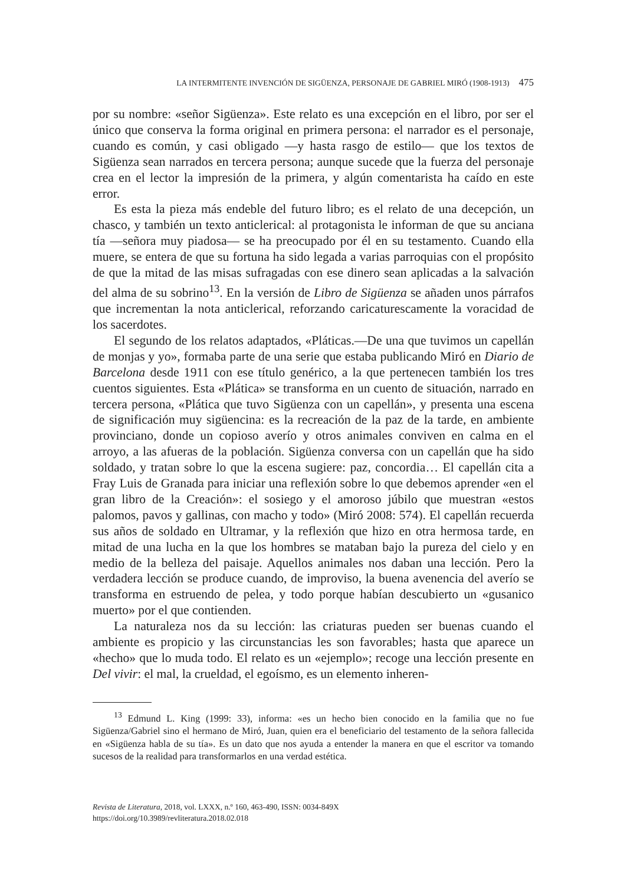LA INTERMITENTE INVENCIÓN DE SIGÜENZA, PERSONAJE DE GABRIEL MIRÓ (1908-1913) 475
por su nombre: «señor Sigüenza». Este relato es una excepción en el libro, por ser el único que conserva la forma original en primera persona: el narrador es el personaje, cuando es común, y casi obligado —y hasta rasgo de estilo— que los textos de Sigüenza sean narrados en tercera persona; aunque sucede que la fuerza del personaje crea en el lector la impresión de la primera, y algún comentarista ha caído en este error.
Es esta la pieza más endeble del futuro libro; es el relato de una decepción, un chasco, y también un texto anticlerical: al protagonista le informan de que su anciana tía —señora muy piadosa— se ha preocupado por él en su testamento. Cuando ella muere, se entera de que su fortuna ha sido legada a varias parroquias con el propósito de que la mitad de las misas sufragadas con ese dinero sean aplicadas a la salvación del alma de su sobrino<sup>13</sup>. En la versión de Libro de Sigüenza se añaden unos párrafos que incrementan la nota anticlerical, reforzando caricaturescamente la voracidad de los sacerdotes.
El segundo de los relatos adaptados, «Pláticas.—De una que tuvimos un capellán de monjas y yo», formaba parte de una serie que estaba publicando Miró en Diario de Barcelona desde 1911 con ese título genérico, a la que pertenecen también los tres cuentos siguientes. Esta «Plática» se transforma en un cuento de situación, narrado en tercera persona, «Plática que tuvo Sigüenza con un capellán», y presenta una escena de significación muy sigüencina: es la recreación de la paz de la tarde, en ambiente provinciano, donde un copioso averío y otros animales conviven en calma en el arroyo, a las afueras de la población. Sigüenza conversa con un capellán que ha sido soldado, y tratan sobre lo que la escena sugiere: paz, concordia… El capellán cita a Fray Luis de Granada para iniciar una reflexión sobre lo que debemos aprender «en el gran libro de la Creación»: el sosiego y el amoroso júbilo que muestran «estos palomos, pavos y gallinas, con macho y todo» (Miró 2008: 574). El capellán recuerda sus años de soldado en Ultramar, y la reflexión que hizo en otra hermosa tarde, en mitad de una lucha en la que los hombres se mataban bajo la pureza del cielo y en medio de la belleza del paisaje. Aquellos animales nos daban una lección. Pero la verdadera lección se produce cuando, de improviso, la buena avenencia del averío se transforma en estruendo de pelea, y todo porque habían descubierto un «gusanico muerto» por el que contienden.
La naturaleza nos da su lección: las criaturas pueden ser buenas cuando el ambiente es propicio y las circunstancias les son favorables; hasta que aparece un «hecho» que lo muda todo. El relato es un «ejemplo»; recoge una lección presente en Del vivir: el mal, la crueldad, el egoísmo, es un elemento inheren-
<sup>13</sup> Edmund L. King (1999: 33), informa: «es un hecho bien conocido en la familia que no fue Sigüenza/Gabriel sino el hermano de Miró, Juan, quien era el beneficiario del testamento de la señora fallecida en «Sigüenza habla de su tía». Es un dato que nos ayuda a entender la manera en que el escritor va tomando sucesos de la realidad para transformarlos en una verdad estética.
Revista de Literatura, 2018, vol. LXXX, n.º 160, 463-490, ISSN: 0034-849X
https://doi.org/10.3989/revliteratura.2018.02.018